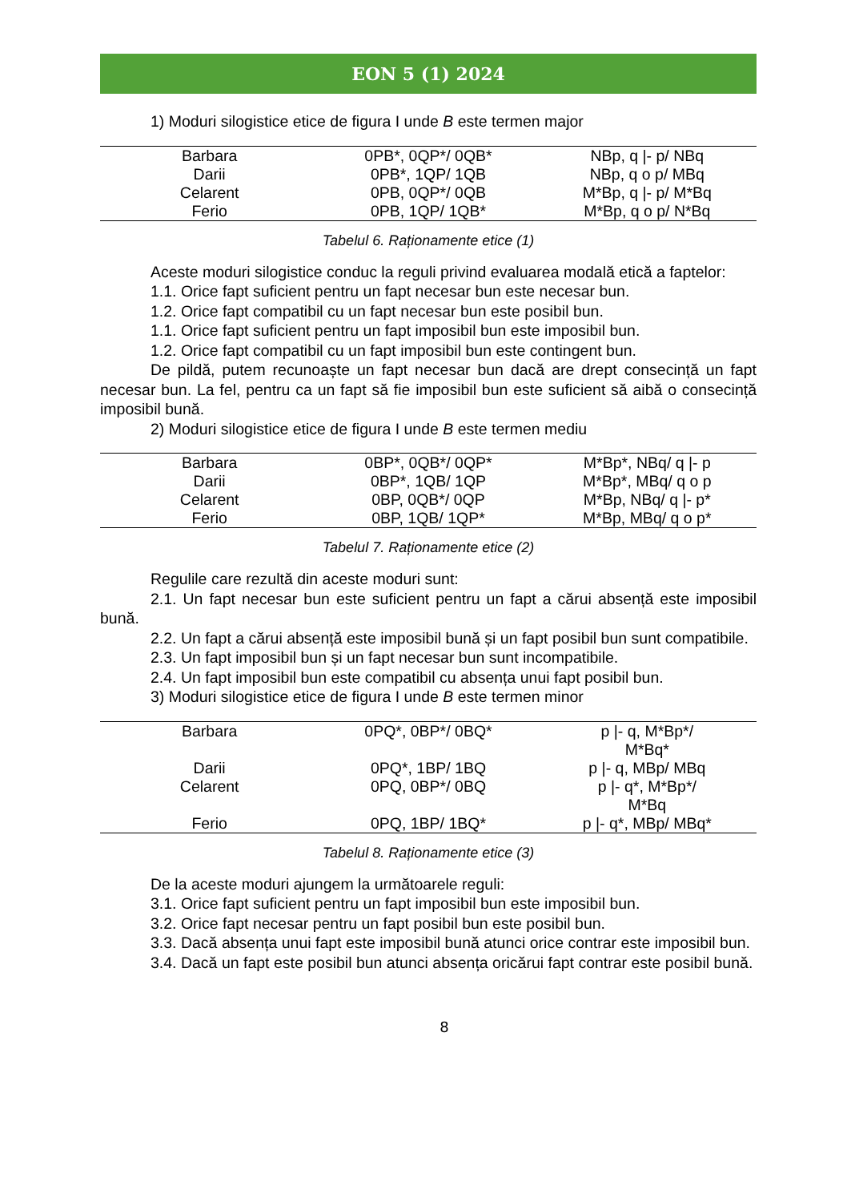EON 5 (1) 2024
1) Moduri silogistice etice de figura I unde B este termen major
| Barbara | 0PB*, 0QP*/ 0QB* | NBp, q /- p/ NBq |
| Darii | 0PB*, 1QP/ 1QB | NBp, q o p/ MBq |
| Celarent | 0PB, 0QP*/ 0QB | M*Bp, q /- p/ M*Bq |
| Ferio | 0PB, 1QP/ 1QB* | M*Bp, q o p/ N*Bq |
Tabelul 6. Raționamente etice (1)
Aceste moduri silogistice conduc la reguli privind evaluarea modală etică a faptelor:
1.1. Orice fapt suficient pentru un fapt necesar bun este necesar bun.
1.2. Orice fapt compatibil cu un fapt necesar bun este posibil bun.
1.1. Orice fapt suficient pentru un fapt imposibil bun este imposibil bun.
1.2. Orice fapt compatibil cu un fapt imposibil bun este contingent bun.
De pildă, putem recunoaște un fapt necesar bun dacă are drept consecință un fapt necesar bun. La fel, pentru ca un fapt să fie imposibil bun este suficient să aibă o consecință imposibil bună.
2) Moduri silogistice etice de figura I unde B este termen mediu
| Barbara | 0BP*, 0QB*/ 0QP* | M*Bp*, NBq/ q /- p |
| Darii | 0BP*, 1QB/ 1QP | M*Bp*, MBq/ q o p |
| Celarent | 0BP, 0QB*/ 0QP | M*Bp, NBq/ q /- p* |
| Ferio | 0BP, 1QB/ 1QP* | M*Bp, MBq/ q o p* |
Tabelul 7. Raționamente etice (2)
Regulile care rezultă din aceste moduri sunt:
2.1. Un fapt necesar bun este suficient pentru un fapt a cărui absență este imposibil bună.
2.2. Un fapt a cărui absență este imposibil bună și un fapt posibil bun sunt compatibile.
2.3. Un fapt imposibil bun și un fapt necesar bun sunt incompatibile.
2.4. Un fapt imposibil bun este compatibil cu absența unui fapt posibil bun.
3) Moduri silogistice etice de figura I unde B este termen minor
| Barbara | 0PQ*, 0BP*/ 0BQ* | p /- q, M*Bp*/ M*Bq* |
| Darii | 0PQ*, 1BP/ 1BQ | p /- q, MBp/ MBq |
| Celarent | 0PQ, 0BP*/ 0BQ | p /- q*, M*Bp*/ M*Bq |
| Ferio | 0PQ, 1BP/ 1BQ* | p /- q*, MBp/ MBq* |
Tabelul 8. Raționamente etice (3)
De la aceste moduri ajungem la următoarele reguli:
3.1. Orice fapt suficient pentru un fapt imposibil bun este imposibil bun.
3.2. Orice fapt necesar pentru un fapt posibil bun este posibil bun.
3.3. Dacă absența unui fapt este imposibil bună atunci orice contrar este imposibil bun.
3.4. Dacă un fapt este posibil bun atunci absența oricărui fapt contrar este posibil bună.
8